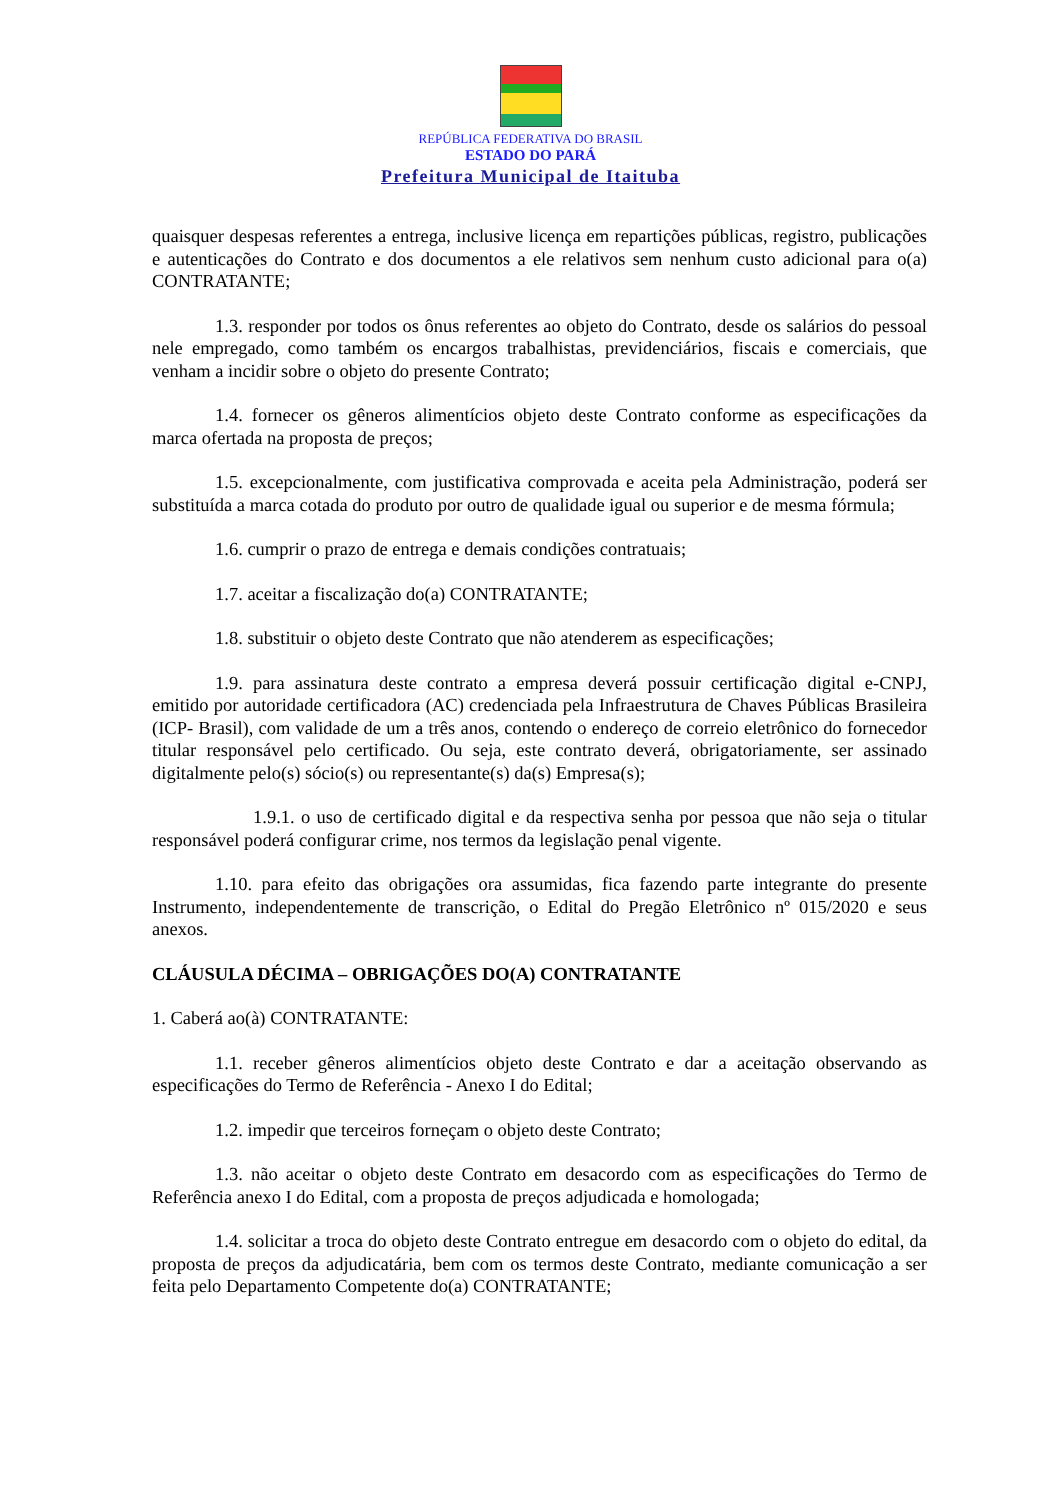REPÚBLICA FEDERATIVA DO BRASIL
ESTADO DO PARÁ
Prefeitura Municipal de Itaituba
quaisquer despesas referentes a entrega, inclusive licença em repartições públicas, registro, publicações e autenticações do Contrato e dos documentos a ele relativos sem nenhum custo adicional para o(a) CONTRATANTE;
1.3. responder por todos os ônus referentes ao objeto do Contrato, desde os salários do pessoal nele empregado, como também os encargos trabalhistas, previdenciários, fiscais e comerciais, que venham a incidir sobre o objeto do presente Contrato;
1.4. fornecer os gêneros alimentícios objeto deste Contrato conforme as especificações da marca ofertada na proposta de preços;
1.5. excepcionalmente, com justificativa comprovada e aceita pela Administração, poderá ser substituída a marca cotada do produto por outro de qualidade igual ou superior e de mesma fórmula;
1.6. cumprir o prazo de entrega e demais condições contratuais;
1.7. aceitar a fiscalização do(a) CONTRATANTE;
1.8. substituir o objeto deste Contrato que não atenderem as especificações;
1.9. para assinatura deste contrato a empresa deverá possuir certificação digital e-CNPJ, emitido por autoridade certificadora (AC) credenciada pela Infraestrutura de Chaves Públicas Brasileira (ICP- Brasil), com validade de um a três anos, contendo o endereço de correio eletrônico do fornecedor titular responsável pelo certificado. Ou seja, este contrato deverá, obrigatoriamente, ser assinado digitalmente pelo(s) sócio(s) ou representante(s) da(s) Empresa(s);
1.9.1. o uso de certificado digital e da respectiva senha por pessoa que não seja o titular responsável poderá configurar crime, nos termos da legislação penal vigente.
1.10. para efeito das obrigações ora assumidas, fica fazendo parte integrante do presente Instrumento, independentemente de transcrição, o Edital do Pregão Eletrônico nº 015/2020 e seus anexos.
CLÁUSULA DÉCIMA – OBRIGAÇÕES DO(A) CONTRATANTE
1. Caberá ao(à) CONTRATANTE:
1.1. receber gêneros alimentícios objeto deste Contrato e dar a aceitação observando as especificações do Termo de Referência - Anexo I do Edital;
1.2. impedir que terceiros forneçam o objeto deste Contrato;
1.3. não aceitar o objeto deste Contrato em desacordo com as especificações do Termo de Referência anexo I do Edital, com a proposta de preços adjudicada e homologada;
1.4. solicitar a troca do objeto deste Contrato entregue em desacordo com o objeto do edital, da proposta de preços da adjudicatária, bem com os termos deste Contrato, mediante comunicação a ser feita pelo Departamento Competente do(a) CONTRATANTE;